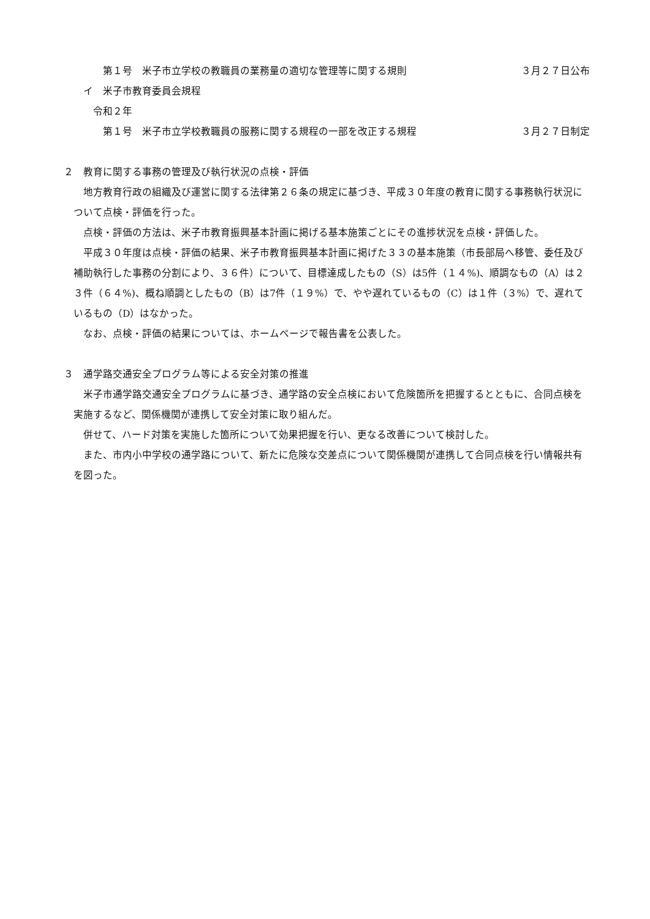第１号　米子市立学校の教職員の業務量の適切な管理等に関する規則 ３月２７日公布
イ　米子市教育委員会規程
令和２年
第１号　米子市立学校教職員の服務に関する規程の一部を改正する規程 ３月２７日制定
２　教育に関する事務の管理及び執行状況の点検・評価
地方教育行政の組織及び運営に関する法律第２６条の規定に基づき、平成３０年度の教育に関する事務執行状況について点検・評価を行った。
点検・評価の方法は、米子市教育振興基本計画に掲げる基本施策ごとにその進捗状況を点検・評価した。
平成３０年度は点検・評価の結果、米子市教育振興基本計画に掲げた３３の基本施策（市長部局へ移管、委任及び補助執行した事務の分割により、３６件）について、目標達成したもの（S）は5件（１４%)、順調なもの（A）は２３件（６４%)、概ね順調としたもの（B）は7件（１９%）で、やや遅れているもの（C）は１件（３%）で、遅れているもの（D）はなかった。
なお、点検・評価の結果については、ホームページで報告書を公表した。
３　通学路交通安全プログラム等による安全対策の推進
米子市通学路交通安全プログラムに基づき、通学路の安全点検において危険箇所を把握するとともに、合同点検を実施するなど、関係機関が連携して安全対策に取り組んだ。
併せて、ハード対策を実施した箇所について効果把握を行い、更なる改善について検討した。
また、市内小中学校の通学路について、新たに危険な交差点について関係機関が連携して合同点検を行い情報共有を図った。